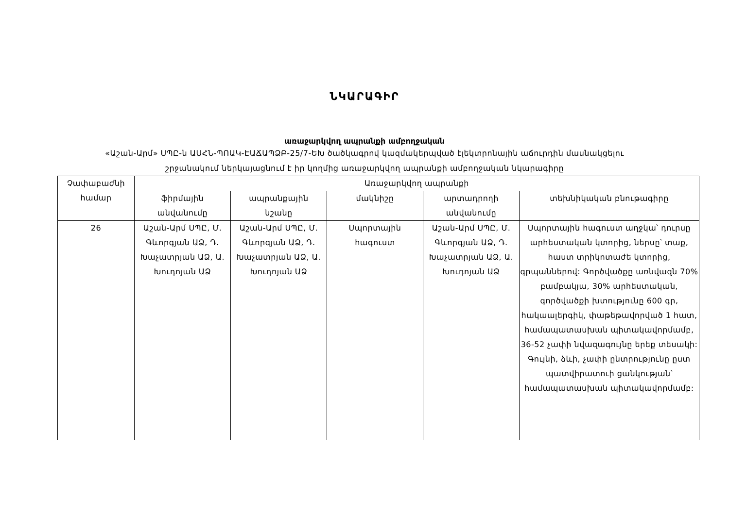ՆԿԱՐԱԳԻՐ
առաջարկվող ապրանքի ամբողջական
«Աշան-Արմ» ՍՊԸ-ն ԱՍՀՆ-ՊՈԱԿ-ԷԱՃԱՊՁԲ-25/7-ԵԽ ծածկագրով կազմակերպված էլեկտրոնային աճուրդին մասնակցելու
շրջանակում ներկայացնում է իր կողմից առաջարկվող ապրանքի ամբողջական նկարագիրը
| Չափաբաժնի համար | Առաջարկվող ապրանքի | | | | |
| --- | --- | --- | --- | --- | --- |
| | ֆիրմային անվանումը | ապրանքային նշանը | մակնիշը | արտադրողի անվանումը | տեխնիկական բնութագիրը |
| 26 | Աշան-Արմ ՍՊԸ, Մ. Գևորգյան ԱՁ, Դ. Խաչատրյան ԱՁ, Ա. Խուդոյան ԱՁ | Աշան-Արմ ՍՊԸ, Մ. Գևորգյան ԱՁ, Դ. Խաչատրյան ԱՁ, Ա. Խուդոյան ԱՁ | Սպորտային հագուստ | Աշան-Արմ ՍՊԸ, Մ. Գևորգյան ԱՁ, Դ. Խաչատրյան ԱՁ, Ա. Խուդոյան ԱՁ | Սպորտային հագուստ աղջկա՝ դուրսը արհեստական կտորից, ներսը՝ տաք, հաստ տրիկոտաժե կտորից, գրպաններով: Գործվածքը առնվազն 70% բամբակյա, 30% արհեստական, գործվածքի խտությունը 600 գր, հակաալերգիկ, փաթեթավորված 1 հատ, համապատասխան պիտակավորմամբ, 36-52 չափի նվազագույնը երեք տեսակի: Գույնի, ձևի, չափի ընտրությունը ըստ պատվիրատուի ցանկության՝ համապատասխան պիտակավորմամբ: |